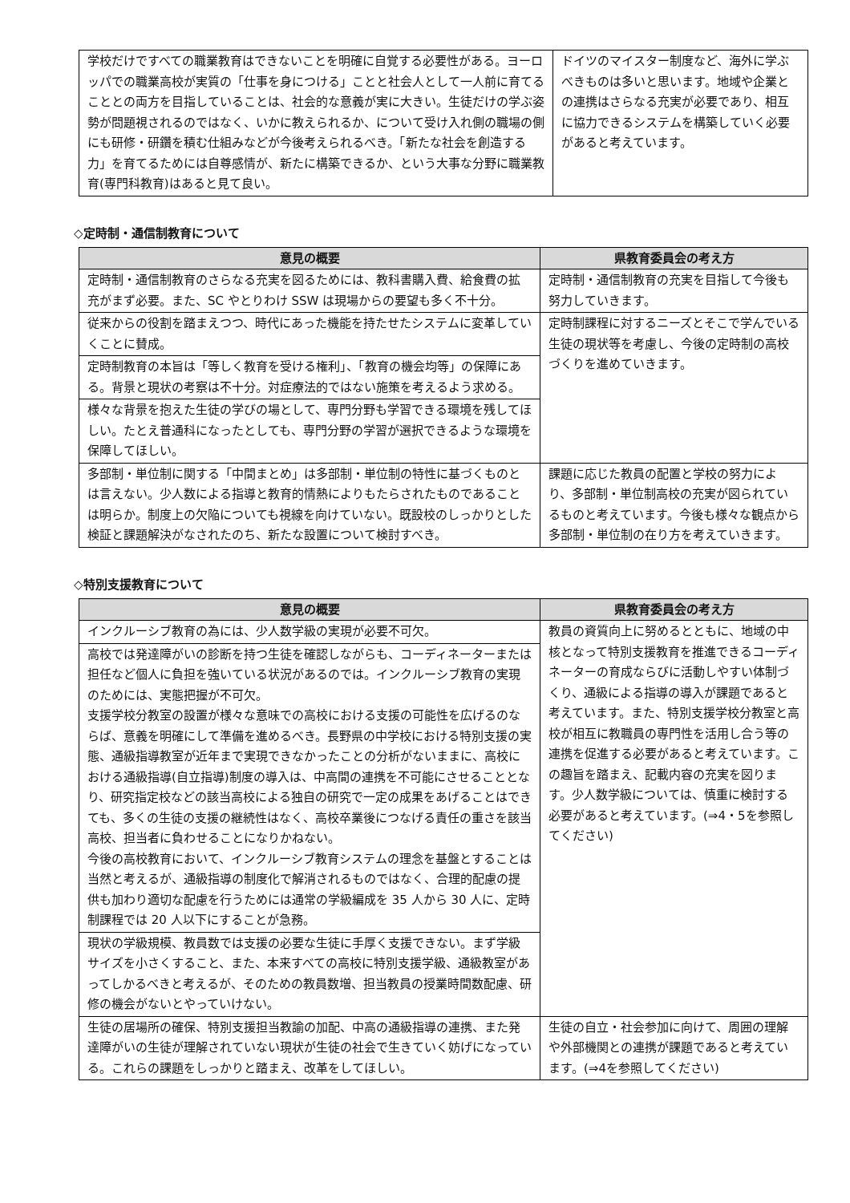| 学校だけですべての職業教育はできないことを明確に自覚する必要性がある。ヨーロッパでの職業高校が実質の「仕事を身につける」ことと社会人として一人前に育てることとの両方を目指していることは、社会的な意義が実に大きい。生徒だけの学ぶ姿勢が問題視されるのではなく、いかに教えられるか、について受け入れ側の職場の側にも研修・研鑽を積む仕組みなどが今後考えられるべき。「新たな社会を創造する力」を育てるためには自尊感情が、新たに構築できるか、という大事な分野に職業教育(専門科教育)はあると見て良い。 | ドイツのマイスター制度など、海外に学ぶべきものは多いと思います。地域や企業との連携はさらなる充実が必要であり、相互に協力できるシステムを構築していく必要があると考えています。 |
◇定時制・通信制教育について
| 意見の概要 | 県教育委員会の考え方 |
| --- | --- |
| 定時制・通信制教育のさらなる充実を図るためには、教科書購入費、給食費の拡充がまず必要。また、SC やとりわけ SSW は現場からの要望も多く不十分。 | 定時制・通信制教育の充実を目指して今後も努力していきます。 |
| 従来からの役割を踏まえつつ、時代にあった機能を持たせたシステムに変革していくことに賛成。 | 定時制課程に対するニーズとそこで学んでいる生徒の現状等を考慮し、今後の定時制の高校づくりを進めていきます。 |
| 定時制教育の本旨は「等しく教育を受ける権利」、「教育の機会均等」の保障にある。背景と現状の考察は不十分。対症療法的ではない施策を考えるよう求める。 | |
| 様々な背景を抱えた生徒の学びの場として、専門分野も学習できる環境を残してほしい。たとえ普通科になったとしても、専門分野の学習が選択できるような環境を保障してほしい。 | |
| 多部制・単位制に関する「中間まとめ」は多部制・単位制の特性に基づくものとは言えない。少人数による指導と教育的情熱によりもたらされたものであることは明らか。制度上の欠陥についても視線を向けていない。既設校のしっかりとした検証と課題解決がなされたのち、新たな設置について検討すべき。 | 課題に応じた教員の配置と学校の努力により、多部制・単位制高校の充実が図られているものと考えています。今後も様々な観点から多部制・単位制の在り方を考えていきます。 |
◇特別支援教育について
| 意見の概要 | 県教育委員会の考え方 |
| --- | --- |
| インクルーシブ教育の為には、少人数学級の実現が必要不可欠。 | 教員の資質向上に努めるとともに、地域の中核となって特別支援教育を推進できるコーディネーターの育成ならびに活動しやすい体制づくり、通級による指導の導入が課題であると考えています。また、特別支援学校分教室と高校が相互に教職員の専門性を活用し合う等の連携を促進する必要があると考えています。この趣旨を踏まえ、記載内容の充実を図ります。少人数学級については、慎重に検討する必要があると考えています。(⇒4・5を参照してください) |
| 高校では発達障がいの診断を持つ生徒を確認しながらも、コーディネーターまたは担任など個人に負担を強いている状況があるのでは。インクルーシブ教育の実現のためには、実態把握が不可欠。 支援学校分教室の設置が様々な意味での高校における支援の可能性を広げるのならば、意義を明確にして準備を進めるべき。長野県の中学校における特別支援の実態、通級指導教室が近年まで実現できなかったことの分析がないままに、高校における通級指導(自立指導)制度の導入は、中高間の連携を不可能にさせることとなり、研究指定校などの該当高校による独自の研究で一定の成果をあげることはできても、多くの生徒の支援の継続性はなく、高校卒業後につなげる責任の重さを該当高校、担当者に負わせることになりかねない。 今後の高校教育において、インクルーシブ教育システムの理念を基盤とすることは当然と考えるが、通級指導の制度化で解消されるものではなく、合理的配慮の提供も加わり適切な配慮を行うためには通常の学級編成を 35 人から 30 人に、定時制課程では 20 人以下にすることが急務。 | |
| 現状の学級規模、教員数では支援の必要な生徒に手厚く支援できない。まず学級サイズを小さくすること、また、本来すべての高校に特別支援学級、通級教室があってしかるべきと考えるが、そのための教員数増、担当教員の授業時間数配慮、研修の機会がないとやっていけない。 | |
| 生徒の居場所の確保、特別支援担当教諭の加配、中高の通級指導の連携、また発達障がいの生徒が理解されていない現状が生徒の社会で生きていく妨げになっている。これらの課題をしっかりと踏まえ、改革をしてほしい。 | 生徒の自立・社会参加に向けて、周囲の理解や外部機関との連携が課題であると考えています。(⇒4を参照してください) |